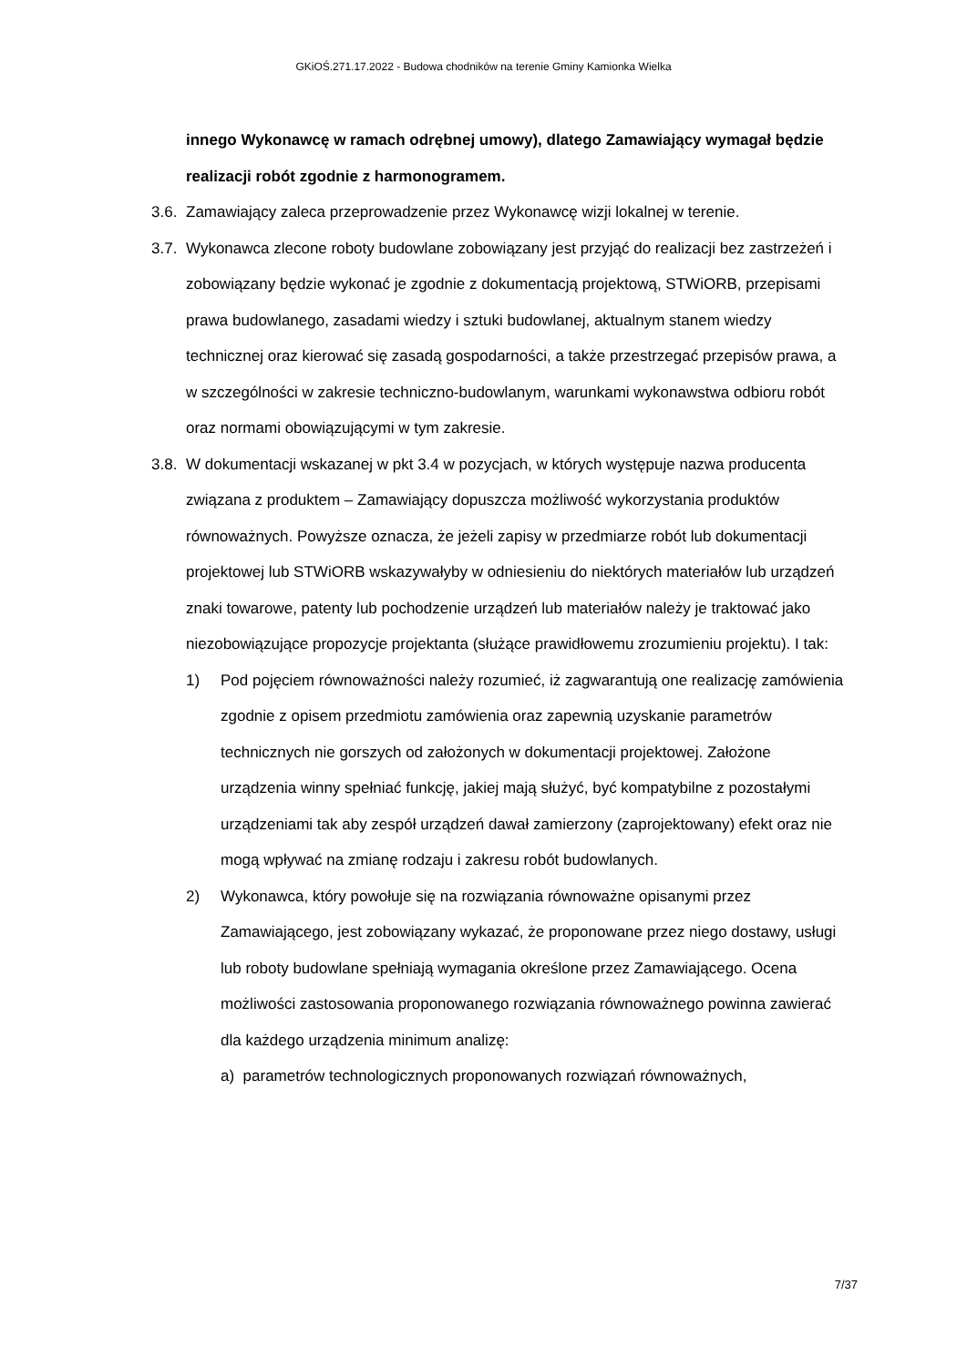GKiOŚ.271.17.2022 - Budowa chodników na terenie Gminy Kamionka Wielka
innego Wykonawcę w ramach odrębnej umowy), dlatego Zamawiający wymagał będzie realizacji robót zgodnie z harmonogramem.
3.6. Zamawiający zaleca przeprowadzenie przez Wykonawcę wizji lokalnej w terenie.
3.7. Wykonawca zlecone roboty budowlane zobowiązany jest przyjąć do realizacji bez zastrzeżeń i zobowiązany będzie wykonać je zgodnie z dokumentacją projektową, STWiORB, przepisami prawa budowlanego, zasadami wiedzy i sztuki budowlanej, aktualnym stanem wiedzy technicznej oraz kierować się zasadą gospodarności, a także przestrzegać przepisów prawa, a w szczególności w zakresie techniczno-budowlanym, warunkami wykonawstwa odbioru robót oraz normami obowiązującymi w tym zakresie.
3.8. W dokumentacji wskazanej w pkt 3.4 w pozycjach, w których występuje nazwa producenta związana z produktem – Zamawiający dopuszcza możliwość wykorzystania produktów równoważnych. Powyższe oznacza, że jeżeli zapisy w przedmiarze robót lub dokumentacji projektowej lub STWiORB wskazywałyby w odniesieniu do niektórych materiałów lub urządzeń znaki towarowe, patenty lub pochodzenie urządzeń lub materiałów należy je traktować jako niezobowiązujące propozycje projektanta (służące prawidłowemu zrozumieniu projektu). I tak:
1) Pod pojęciem równoważności należy rozumieć, iż zagwarantują one realizację zamówienia zgodnie z opisem przedmiotu zamówienia oraz zapewnią uzyskanie parametrów technicznych nie gorszych od założonych w dokumentacji projektowej. Założone urządzenia winny spełniać funkcję, jakiej mają służyć, być kompatybilne z pozostałymi urządzeniami tak aby zespół urządzeń dawał zamierzony (zaprojektowany) efekt oraz nie mogą wpływać na zmianę rodzaju i zakresu robót budowlanych.
2) Wykonawca, który powołuje się na rozwiązania równoważne opisanymi przez Zamawiającego, jest zobowiązany wykazać, że proponowane przez niego dostawy, usługi lub roboty budowlane spełniają wymagania określone przez Zamawiającego. Ocena możliwości zastosowania proponowanego rozwiązania równoważnego powinna zawierać dla każdego urządzenia minimum analizę:
a) parametrów technologicznych proponowanych rozwiązań równoważnych,
7/37